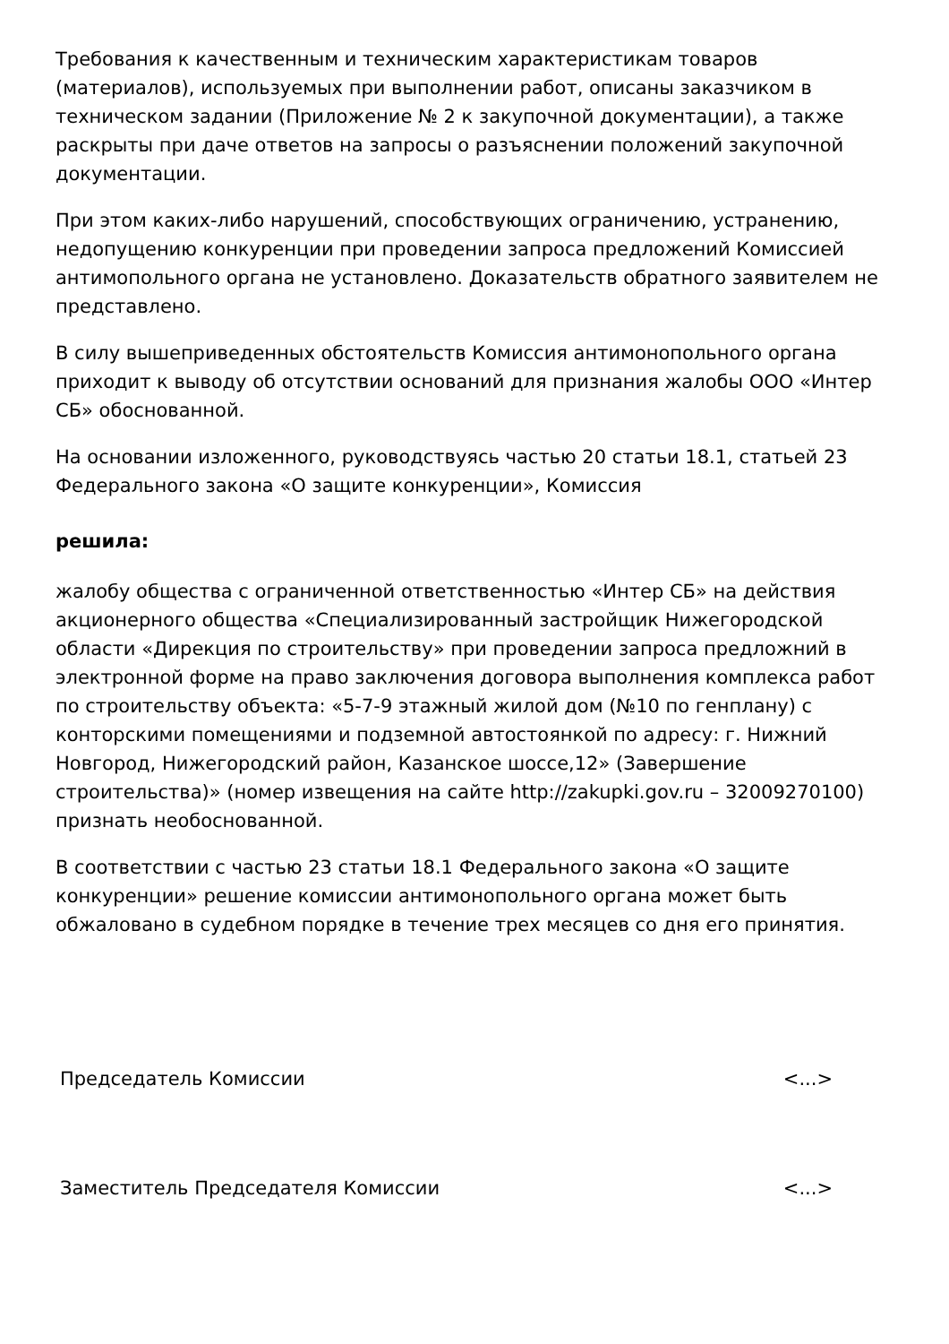Требования к качественным и техническим характеристикам товаров (материалов), используемых при выполнении работ, описаны заказчиком в техническом задании (Приложение № 2 к закупочной документации), а также раскрыты при даче ответов на запросы о разъяснении положений закупочной документации.
При этом каких-либо нарушений, способствующих ограничению, устранению, недопущению конкуренции при проведении запроса предложений Комиссией антимопольного органа не установлено. Доказательств обратного заявителем не представлено.
В силу вышеприведенных обстоятельств Комиссия антимонопольного органа приходит к выводу об отсутствии оснований для признания жалобы ООО «Интер СБ» обоснованной.
На основании изложенного, руководствуясь частью 20 статьи 18.1, статьей 23 Федерального закона «О защите конкуренции», Комиссия
решила:
жалобу общества с ограниченной ответственностью «Интер СБ» на действия акционерного общества «Специализированный застройщик Нижегородской области «Дирекция по строительству» при проведении запроса предложний в электронной форме на право заключения договора выполнения комплекса работ по строительству объекта: «5-7-9 этажный жилой дом (№10 по генплану) с конторскими помещениями и подземной автостоянкой по адресу: г. Нижний Новгород, Нижегородский район, Казанское шоссе,12» (Завершение строительства)» (номер извещения на сайте http://zakupki.gov.ru – 32009270100) признать необоснованной.
В соответствии с частью 23 статьи 18.1 Федерального закона «О защите конкуренции» решение комиссии антимонопольного органа может быть обжаловано в судебном порядке в течение трех месяцев со дня его принятия.
Председатель Комиссии <...>
Заместитель Председателя Комиссии <...>